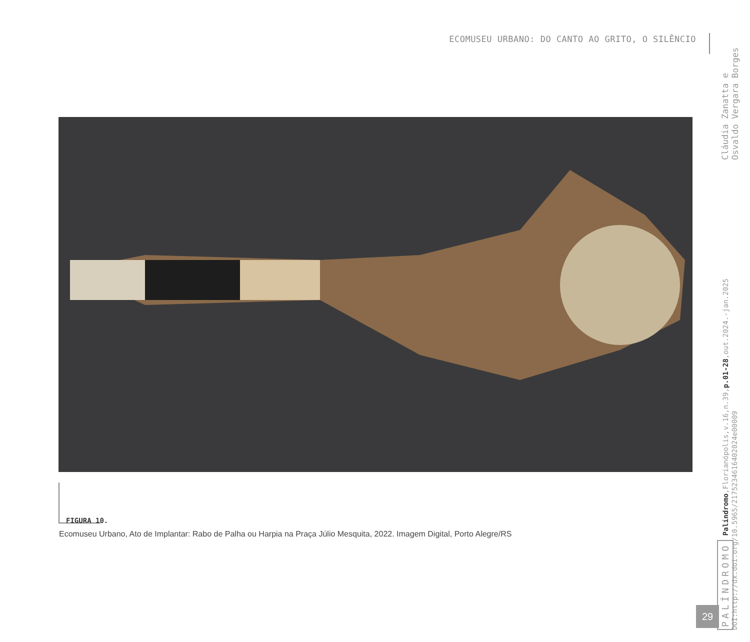ECOMUSEU URBANO: DO CANTO AO GRITO, O SILÊNCIO
PALÍNDROMO Palíndromo,Florianópolis,v.16,n.39,p.01-28,out.2024.-jan.2025
DOI:http://dx.doi.org/10.5965/2175234616402024e00009
Cláudia Zanatta e
Osvaldo Vergara Borges
FIGURA 10.
Ecomuseu Urbano, Ato de Implantar: Rabo de Palha ou Harpia na Praça Júlio Mesquita, 2022. Imagem Digital, Porto Alegre/RS
29